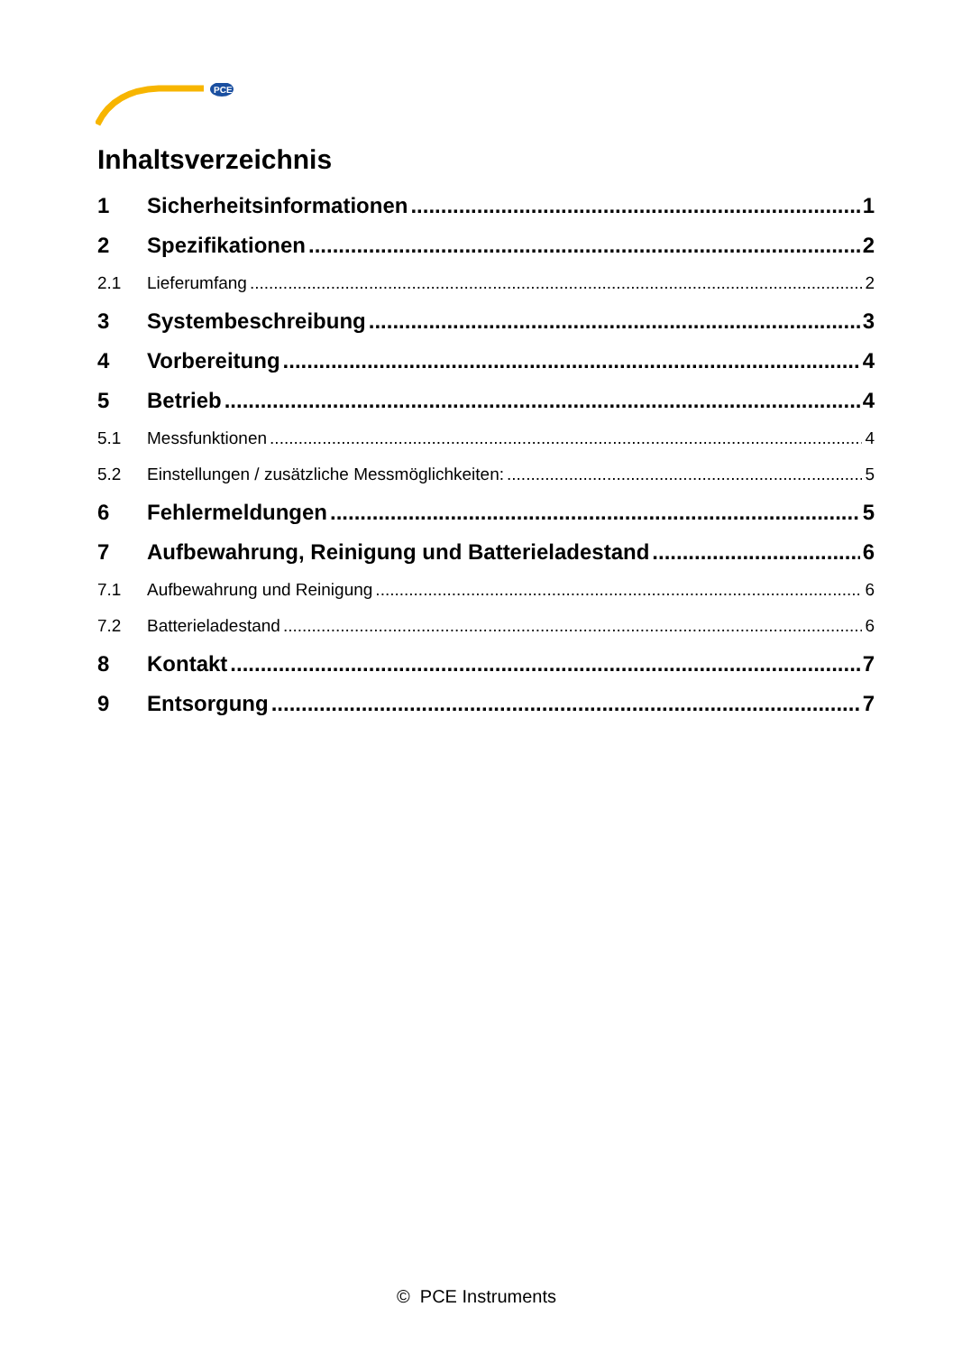PCE
Inhaltsverzeichnis
1 Sicherheitsinformationen 1
2 Spezifikationen 2
2.1 Lieferumfang 2
3 Systembeschreibung 3
4 Vorbereitung 4
5 Betrieb 4
5.1 Messfunktionen 4
5.2 Einstellungen / zusätzliche Messmöglichkeiten: 5
6 Fehlermeldungen 5
7 Aufbewahrung, Reinigung und Batterieladestand 6
7.1 Aufbewahrung und Reinigung 6
7.2 Batterieladestand 6
8 Kontakt 7
9 Entsorgung 7
© PCE Instruments